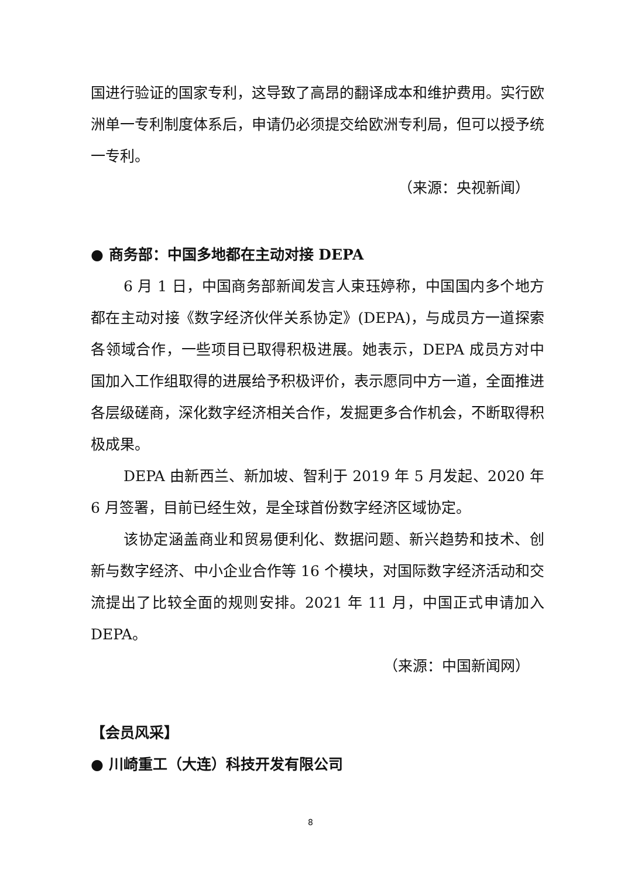国进行验证的国家专利，这导致了高昂的翻译成本和维护费用。实行欧洲单一专利制度体系后，申请仍必须提交给欧洲专利局，但可以授予统一专利。
（来源：央视新闻）
● 商务部：中国多地都在主动对接 DEPA
6 月 1 日，中国商务部新闻发言人束珏婷称，中国国内多个地方都在主动对接《数字经济伙伴关系协定》(DEPA)，与成员方一道探索各领域合作，一些项目已取得积极进展。她表示，DEPA 成员方对中国加入工作组取得的进展给予积极评价，表示愿同中方一道，全面推进各层级磋商，深化数字经济相关合作，发掘更多合作机会，不断取得积极成果。
DEPA 由新西兰、新加坡、智利于 2019 年 5 月发起、2020 年 6 月签署，目前已经生效，是全球首份数字经济区域协定。
该协定涵盖商业和贸易便利化、数据问题、新兴趋势和技术、创新与数字经济、中小企业合作等 16 个模块，对国际数字经济活动和交流提出了比较全面的规则安排。2021 年 11 月，中国正式申请加入 DEPA。
（来源：中国新闻网）
【会员风采】
● 川崎重工（大连）科技开发有限公司
8